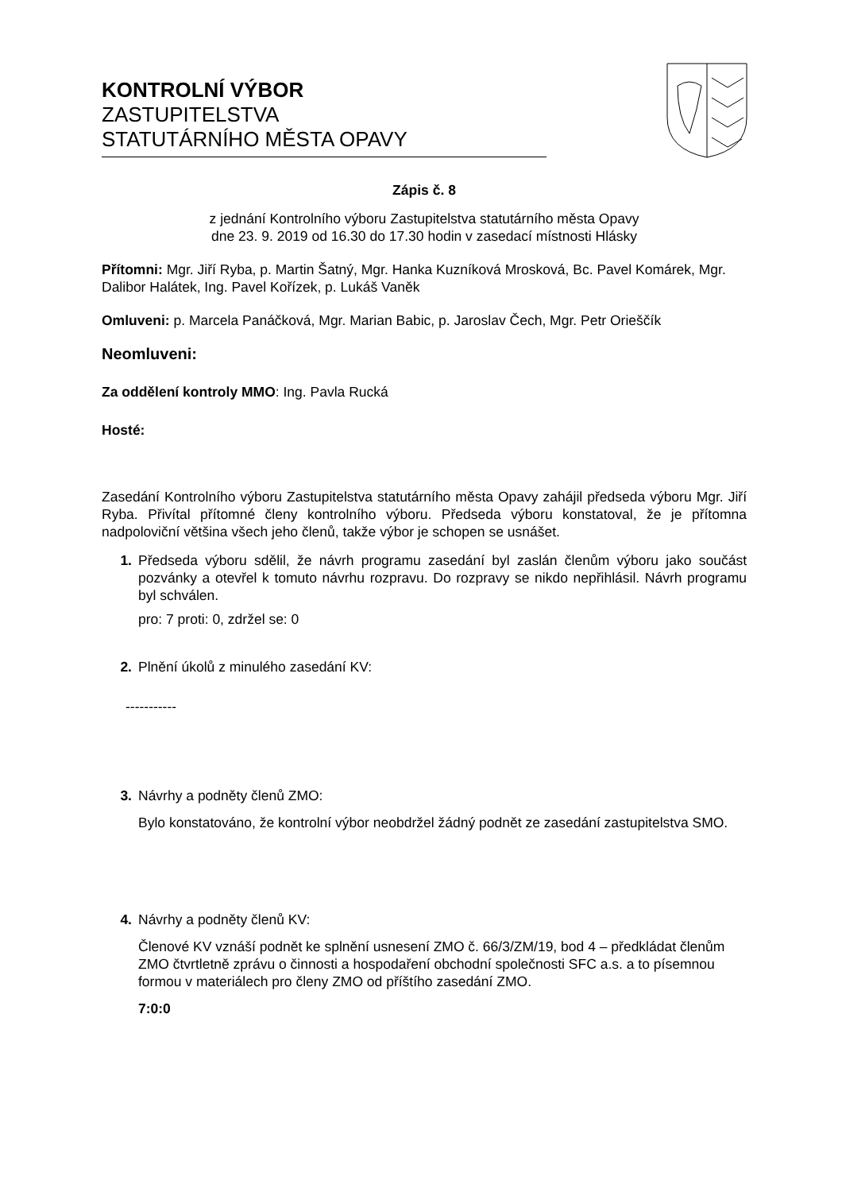KONTROLNÍ VÝBOR
ZASTUPITELSTVA
STATUTÁRNÍHO MĚSTA OPAVY
Zápis č. 8
z jednání Kontrolního výboru Zastupitelstva statutárního města Opavy
dne 23. 9. 2019 od 16.30 do 17.30 hodin v zasedací místnosti Hlásky
Přítomni: Mgr. Jiří Ryba, p. Martin Šatný, Mgr. Hanka Kuzníková Mrosková, Bc. Pavel Komárek, Mgr. Dalibor Halátek, Ing. Pavel Kořízek, p. Lukáš Vaněk
Omluveni: p. Marcela Panáčková, Mgr. Marian Babic, p. Jaroslav Čech, Mgr. Petr Orieščík
Neomluveni:
Za oddělení kontroly MMO: Ing. Pavla Rucká
Hosté:
Zasedání Kontrolního výboru Zastupitelstva statutárního města Opavy zahájil předseda výboru Mgr. Jiří Ryba. Přivítal přítomné členy kontrolního výboru. Předseda výboru konstatoval, že je přítomna nadpoloviční většina všech jeho členů, takže výbor je schopen se usnášet.
1. Předseda výboru sdělil, že návrh programu zasedání byl zaslán členům výboru jako součást pozvánky a otevřel k tomuto návrhu rozpravu. Do rozpravy se nikdo nepřihlásil. Návrh programu byl schválen.
pro: 7 proti: 0, zdržel se: 0
2. Plnění úkolů z minulého zasedání KV:
-----------
3. Návrhy a podněty členů ZMO:
Bylo konstatováno, že kontrolní výbor neobdržel žádný podnět ze zasedání zastupitelstva SMO.
4. Návrhy a podněty členů KV:
Členové KV vznáší podnět ke splnění usnesení ZMO č. 66/3/ZM/19, bod 4 – předkládat členům ZMO čtvrtletně zprávu o činnosti a hospodaření obchodní společnosti SFC a.s. a to písemnou formou v materiálech pro členy ZMO od příštího zasedání ZMO.
7:0:0